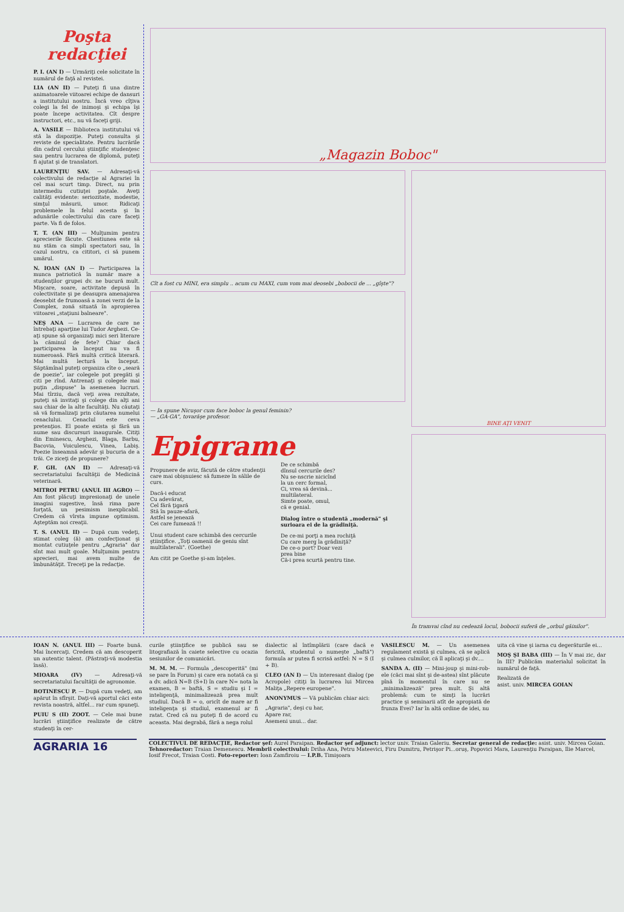Poşta
redacţiei
P. I. (AN I) — Urmăriţi cele solicitate în numărul de faţă al revistei.
LIA (AN II) — Puteţi fi una dintre animatoarele viitoarei echipe de dansuri a institutului nostru. Încă vreo cîţiva colegi la fel de inimoşi şi echipa îşi poate începe activitatea. Cît despre instructori, etc., nu vă faceţi griji.
A. VASILE — Biblioteca institutului vă stă la dispoziţie. Puteţi consulta şi reviste de specialitate. Pentru lucrările din cadrul cercului ştiinţific studenţesc sau pentru lucrarea de diplomă, puteţi fi ajutat şi de translatori.
LAURENŢIU SAV. — Adresaţi-vă colectivului de redacţie al Agrariei în cel mai scurt timp. Direct, nu prin intermediu cutiuţei poştale. Aveţi calităţi evidente: seriozitate, modestie, simţul măsurii, umor. Ridicaţi problemele în felul acesta şi în adunările colectivului din care faceţi parte. Va fi de folos.
T. T. (AN III) — Mulţumim pentru aprecierile făcute. Chestiunea este să nu stăm ca simpli spectatori sau, în cazul nostru, ca cititori, ci să punem umărul.
N. IOAN (AN I) — Participarea la munca patriotică în număr mare a studenţilor grupei dv. ne bucură mult. Mişcare, soare, activitate depusă în colectivitate şi pe deasupra amenajarea deosebit de frumoasă a zonei verzi de la Complex, zonă situată în apropierea viitoarei „staţiuni balneare".
NEŞ ANA — Lucrarea de care ne întrebaţi aparţine lui Tudor Arghezi. Ce-aţi spune să organizaţi mici seri literare la căminul de fete? Chiar dacă participarea la început nu va fi numeroasă. Fără multă critică literară. Mai multă lectură la început. Săptămînal puteţi organiza cîte o „seară de poezie", iar colegele pot pregăti şi citi pe rînd. Antrenaţi şi colegele mai puţin „dispuse" la asemenea lucruri. Mai tîrziu, dacă veţi avea rezultate, puteţi să invitaţi şi colege din alţi ani sau chiar de la alte facultăţi. Nu căutaţi să vă formalizaţi prin căutarea numelui cenaclului. Cenaclul este ceva pretenţios. El poate exista şi fără un nume sau discursuri inaugurale. Citiţi din Eminescu, Arghezi, Blaga, Barbu, Bacovia, Voiculescu, Vinea, Labiş. Poezie înseamnă adevăr şi bucuria de a trăi. Ce ziceţi de propunere?
F. GH. (AN II) — Adresaţi-vă secretariatului facultăţii de Medicină veterinară.
MITROI PETRU (ANUL III AGRO) — Am fost plăcuţi impresionaţi de unele imagini sugestive, însă rima pare forţată, un pesimism inexplicabil. Credem că vîrsta impune optimism. Aşteptăm noi creaţii.
T. S. (ANUL II) — După cum vedeţi, stimat coleg (ă) am confecţionat şi montat cutiuţele pentru „Agraria" dar sînt mai mult goale. Mulţumim pentru aprecieri, mai avem multe de îmbunătăţit. Treceţi pe la redacţie.
„Magazin Boboc"
Cît a fost cu MINI, era simplu .. acum cu MAXI, cum vom mai deosebi „bobocii de ... „gîşte"?
— Ia spune Nicuşor cum face boboc la genul feminin?
— „GA-GA", tovarăşe profesor.
BINE AŢI VENIT
Epigrame
Propunere de aviz, făcută de către studenţii care mai obişnuiesc să fumeze în sălile de curs.
Dacă-i educat
Cu adevărat,
Cel fără ţigară
Stă în pauze-afară,
Astfel se jenează
Cei care fumează !!
Unui student care schimbă des cercurile ştiinţifice. „Toţi oamenii de geniu sînt multilaterali". (Goethe)
Am citit pe Goethe şi-am înţeles.
De ce schimbă
dînsul cercurile des?
Nu se-nscrie nicicînd
la un cerc formal,
Ci, vrea să devină...
multilateral.
Simte poate, omul,
că e genial.
Dialog între o studentă „modernă" şi surioara ei de la grădiniţă.
De ce-mi porţi a mea rochiţă
Cu care merg la grădiniţă?
De ce-o port? Doar vezi
prea bine
Că-i prea scurtă pentru tine.
În tramvai cînd nu cedează locul, bobocii suferă de „orbul găinilor".
IOAN N. (ANUL III) — Foarte bună. Mai încercaţi. Credem că am descoperit un autentic talent. (Păstraţi-vă modestia însă).
MIOARA (IV) — Adresaţi-vă secretariatului facultăţii de agronomie.
BOTINESCU P. — După cum vedeţi, am apărut în sfîrşit. Daţi-vă aportul căci este revista noastră, altfel... rar cum spuneţi.
PUIU S (II) ZOOT. — Cele mai bune lucrări ştiinţifice realizate de către studenţi în cer-
curile ştiinţifice se publică sau se litografiază în caiete selective cu ocazia sesiunilor de comunicări.
M. M. M. — Formula „descoperită" (mi se pare în Forum) şi care era notată ca şi a dv. adică N=B (S+I) în care N= nota la examen, B = baftă, S = studiu şi I = inteligenţă, minimalizează prea mult studiul. Dacă B = o, oricît de mare ar fi inteligenţa şi studiul, examenul ar fi ratat. Cred că nu puteţi fi de acord cu aceasta. Mai degrabă, fără a nega rolul
dialectic al întîmplării (care dacă e fericită, studentul o numeşte „baftă") formula ar putea fi scrisă astfel: N = S (I + B).
CLEO (AN I) — Un interesant dialog (pe Acropole) citiţi în lucrarea lui Mircea Maliţa „Repere europene".
ANONYMUS — Vă publicăm chiar aici:
„Agraria", deşi cu har,
Apare rar,
Asemeni unui... dar.
VASILESCU M. — Un asemenea regulament există şi culmea, că se aplică şi culmea culmilor, că îl aplicaţi şi dv....
SANDA A. (II) — Mini-joup şi mini-rob-ele (căci mai sînt şi de-astea) sînt plăcute pînă în momentul în care nu se „minimalizează" prea mult. Şi altă problemă: cum te simţi la lucrări practice şi seminarii atît de apropiată de frunza Evei? Iar în altă ordine de idei, nu
uita că vine şi iarna cu degerăturile ei...
MOŞ ŞI BABA (III) — În V mai zic, dar în III? Publicăm materialul solicitat în numărul de faţă.
Realizată de
asist. univ. MIRCEA GOIAN
AGRARIA 16
COLECTIVUL DE REDACŢIE, Redactor şef: Aurel Paraipan. Redactor şef adjunct: lector univ. Traian Galeriu. Secretar general de redacţie: asist. univ. Mircea Goian. Tehnoredactor: Traian Demenescu. Membrii colectivului: Driha Ana, Petru Mateevici, Firu Dumitru, Petrişor Pi...oruş, Popovici Mara, Laurenţiu Paraipan, Ilie Marcel, Iosif Frecot, Traian Costi. Foto-reporter: Ioan Zamfiroiu — I.P.B. Timişoara